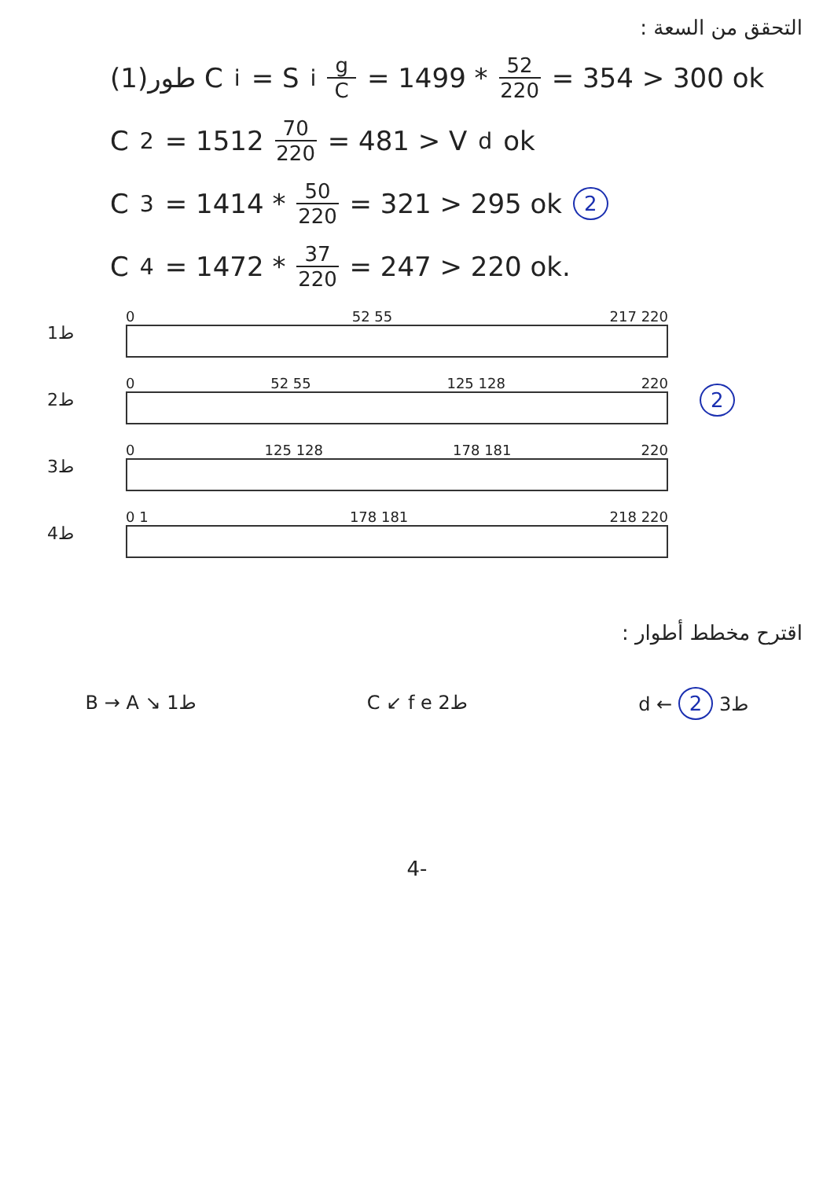التحقق من السعة :
طور(1) C<sub>i</sub> = S<sub>i</sub> g C = 1499 * 52 220 = 354 > 300 ok
C<sub>2</sub> = 1512 70 220 = 481 > V<sub>d</sub> ok
C<sub>3</sub> = 1414 * 50 220 = 321 > 295 ok 2
C<sub>4</sub> = 1472 * 37 220 = 247 > 220 ok.
ط1
0 52 55 217 220
ط2
0 52 55 125 128 220
2
ط3
0 125 128 178 181 220
ط4
0 1 178 181 218 220
اقترح مخطط أطوار :
B → A ↘ ط1 C ↙ f e ط2 d ← ط3 2
4-